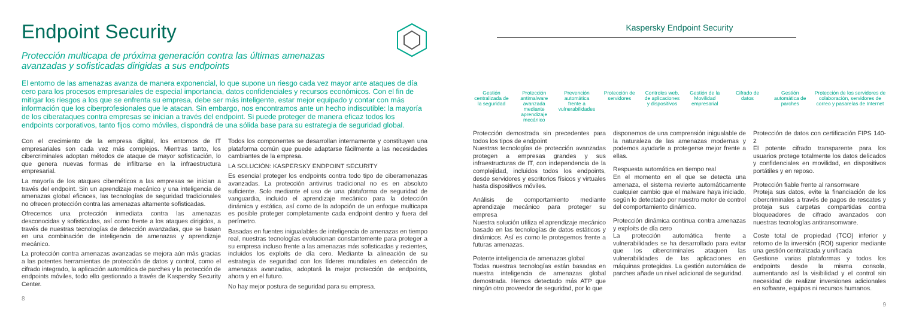Endpoint Security
Protección multicapa de próxima generación contra las últimas amenazas avanzadas y sofisticadas dirigidas a sus endpoints
El entorno de las amenazas avanza de manera exponencial, lo que supone un riesgo cada vez mayor ante ataques de día cero para los procesos empresariales de especial importancia, datos confidenciales y recursos económicos. Con el fin de mitigar los riesgos a los que se enfrenta su empresa, debe ser más inteligente, estar mejor equipado y contar con más información que los ciberprofesionales que le atacan. Sin embargo, nos encontramos ante un hecho indiscutible: la mayoría de los ciberataques contra empresas se inician a través del endpoint. Si puede proteger de manera eficaz todos los endpoints corporativos, tanto fijos como móviles, dispondrá de una sólida base para su estrategia de seguridad global.
Con el crecimiento de la empresa digital, los entornos de IT empresariales son cada vez más complejos. Mientras tanto, los cibercriminales adoptan métodos de ataque de mayor sofisticación, lo que genera nuevas formas de infiltrarse en la infraestructura empresarial.
La mayoría de los ataques cibernéticos a las empresas se inician a través del endpoint. Sin un aprendizaje mecánico y una inteligencia de amenazas global eficaces, las tecnologías de seguridad tradicionales no ofrecen protección contra las amenazas altamente sofisticadas.
Ofrecemos una protección inmediata contra las amenazas desconocidas y sofisticadas, así como frente a los ataques dirigidos, a través de nuestras tecnologías de detección avanzadas, que se basan en una combinación de inteligencia de amenazas y aprendizaje mecánico.
La protección contra amenazas avanzadas se mejora aún más gracias a las potentes herramientas de protección de datos y control, como el cifrado integrado, la aplicación automática de parches y la protección de endpoints móviles, todo ello gestionado a través de Kaspersky Security Center.
Todos los componentes se desarrollan internamente y constituyen una plataforma común que puede adaptarse fácilmente a las necesidades cambiantes de la empresa.
LA SOLUCIÓN: KASPERSKY ENDPOINT SECURITY
Es esencial proteger los endpoints contra todo tipo de ciberamenazas avanzadas. La protección antivirus tradicional no es en absoluto suficiente. Solo mediante el uso de una plataforma de seguridad de vanguardia, incluido el aprendizaje mecánico para la detección dinámica y estática, así como de la adopción de un enfoque multicapa es posible proteger completamente cada endpoint dentro y fuera del perímetro.
Basadas en fuentes inigualables de inteligencia de amenazas en tiempo real, nuestras tecnologías evolucionan constantemente para proteger a su empresa incluso frente a las amenazas más sofisticadas y recientes, incluidos los exploits de día cero. Mediante la alineación de su estrategia de seguridad con los líderes mundiales en detección de amenazas avanzadas, adoptará la mejor protección de endpoints, ahora y en el futuro.
No hay mejor postura de seguridad para su empresa.
8
Kaspersky Endpoint Security
Gestión centralizada de la seguridad
Protección antimalware avanzada mediante aprendizaje mecánico
Prevención automática frente a vulnerabilidades
Protección de servidores
Controles web, de aplicaciones y dispositivos
Gestión de la Movilidad empresarial
Cifrado de datos
Gestión automática de parches
Protección de los servidores de colaboración, servidores de correo y pasarelas de Internet
Protección demostrada sin precedentes para todos los tipos de endpoint
Nuestras tecnologías de protección avanzadas protegen a empresas grandes y sus infraestructuras de IT, con independencia de la complejidad, incluidos todos los endpoints, desde servidores y escritorios físicos y virtuales hasta dispositivos móviles.
Análisis de comportamiento mediante aprendizaje mecánico para proteger su empresa
Nuestra solución utiliza el aprendizaje mecánico basado en las tecnologías de datos estáticos y dinámicos. Así es como le protegemos frente a futuras amenazas.
Potente inteligencia de amenazas global
Todas nuestras tecnologías están basadas en nuestra inteligencia de amenazas global demostrada. Hemos detectado más ATP que ningún otro proveedor de seguridad, por lo que
disponemos de una comprensión inigualable de la naturaleza de las amenazas modernas y podemos ayudarle a protegerse mejor frente a ellas.
Respuesta automática en tiempo real
En el momento en el que se detecta una amenaza, el sistema revierte automáticamente cualquier cambio que el malware haya iniciado, según lo detectado por nuestro motor de control del comportamiento dinámico.
Protección dinámica continua contra amenazas y exploits de día cero
La protección automática frente a vulnerabilidades se ha desarrollado para evitar que los cibercriminales ataquen las vulnerabilidades de las aplicaciones en máquinas protegidas. La gestión automática de parches añade un nivel adicional de seguridad.
Protección de datos con certificación FIPS 140-2
El potente cifrado transparente para los usuarios protege totalmente los datos delicados y confidenciales en movilidad, en dispositivos portátiles y en reposo.
Protección fiable frente al ransomware
Proteja sus datos, evite la financiación de los cibercriminales a través de pagos de rescates y proteja sus carpetas compartidas contra bloqueadores de cifrado avanzados con nuestras tecnologías antiransomware.
Coste total de propiedad (TCO) inferior y retorno de la inversión (ROI) superior mediante una gestión centralizada y unificada
Gestione varias plataformas y todos los endpoints desde la misma consola, aumentando así la visibilidad y el control sin necesidad de realizar inversiones adicionales en software, equipos ni recursos humanos.
9